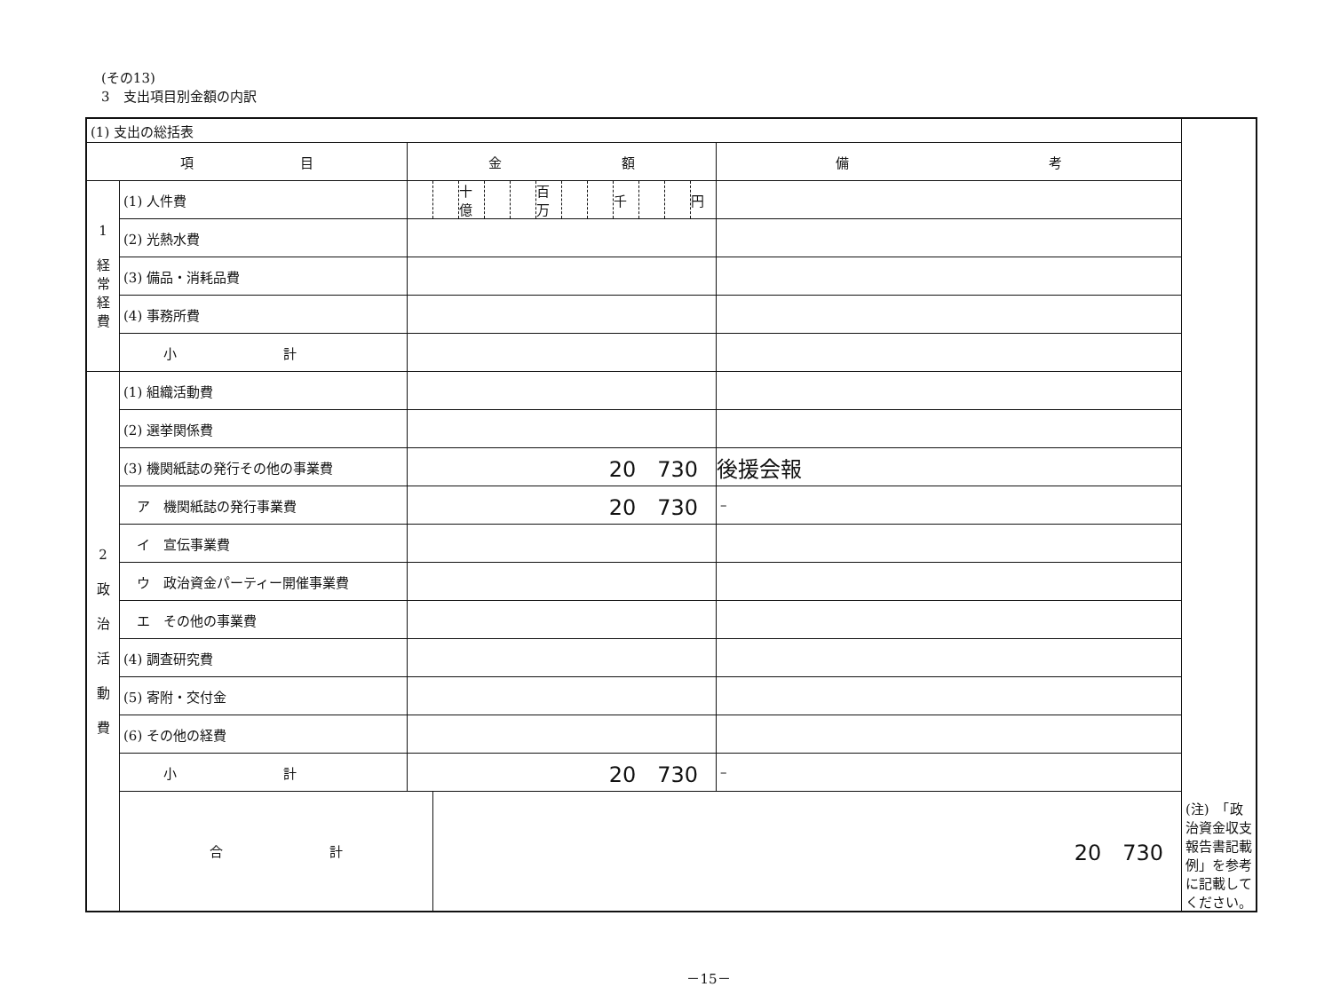(その13)
3　支出項目別金額の内訳
| (1) 支出の総括表 | | | | | | | | | | | | | | | |
| 項 目 | | 金 額 | | | | | | | | | | | | 備 考 | |
| 1 経常経費 | (1) 人件費 | | | 十億 | | | 百万 | | | 千 | | | 円 | | |
| | (2) 光熱水費 | | | | | | | | | | | | | | |
| | (3) 備品・消耗品費 | | | | | | | | | | | | | | |
| | (4) 事務所費 | | | | | | | | | | | | | | |
| | 小 計 | | | | | | | | | | | | | | |
| 2 政 治 活 動 費 | (1) 組織活動費 | | | | | | | | | | | | | | |
| | (2) 選挙関係費 | | | | | | | | | | | | | | |
| | (3) 機関紙誌の発行その他の事業費 | 20 730 | | | | | | | | | | | | 後援会報 | |
| | ア 機関紙誌の発行事業費 | 20 730 | | | | | | | | | | | | – | |
| | イ 宣伝事業費 | | | | | | | | | | | | | | |
| | ウ 政治資金パーティー開催事業費 | | | | | | | | | | | | | | |
| | エ その他の事業費 | | | | | | | | | | | | | | |
| | (4) 調査研究費 | | | | | | | | | | | | | | |
| | (5) 寄附・交付金 | | | | | | | | | | | | | | |
| | (6) その他の経費 | | | | | | | | | | | | | | |
| | 小 計 | 20 730 | | | | | | | | | | | | – | |
| | 合 計 | | 20 730 | | | | | | | | | | | | (注) 「政治資金収支報告書記載例」を参考に記載してください。 |
－15－